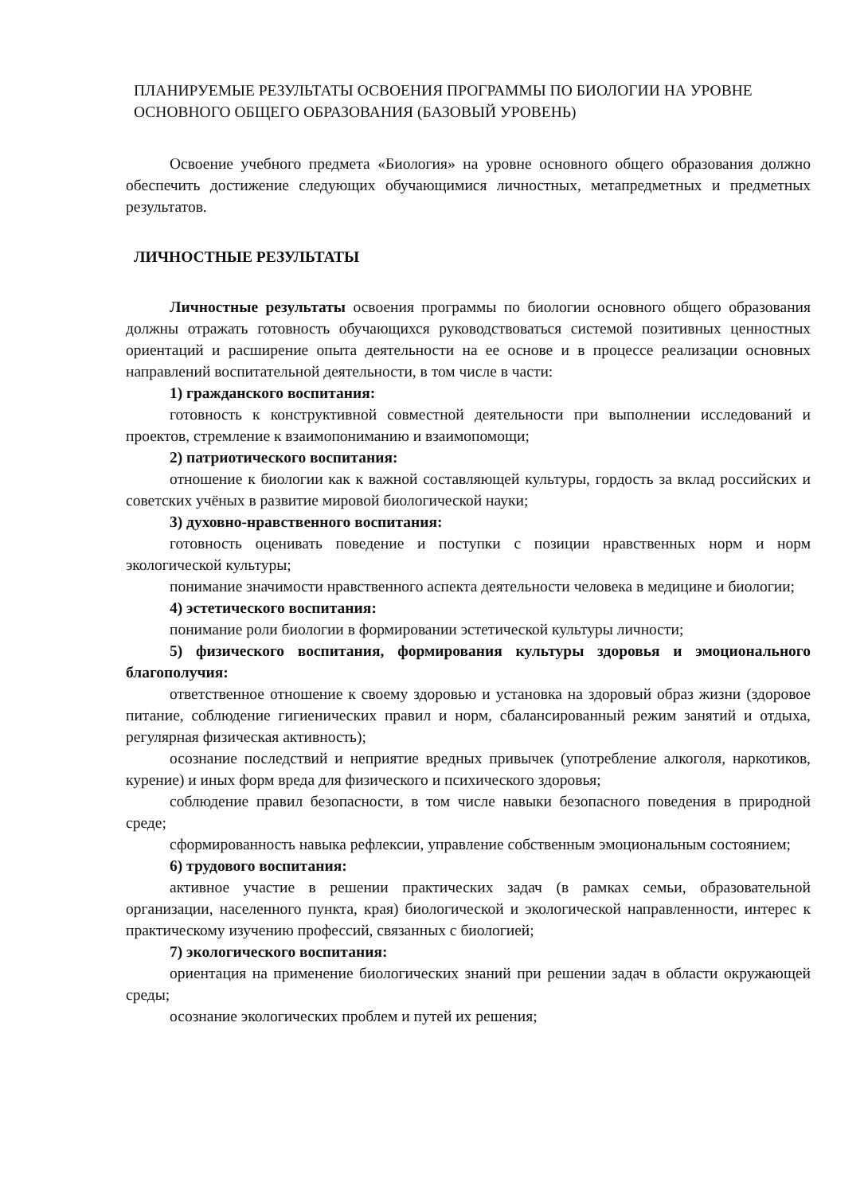ПЛАНИРУЕМЫЕ РЕЗУЛЬТАТЫ ОСВОЕНИЯ ПРОГРАММЫ ПО БИОЛОГИИ НА УРОВНЕ ОСНОВНОГО ОБЩЕГО ОБРАЗОВАНИЯ (БАЗОВЫЙ УРОВЕНЬ)
Освоение учебного предмета «Биология» на уровне основного общего образования должно обеспечить достижение следующих обучающимися личностных, метапредметных и предметных результатов.
ЛИЧНОСТНЫЕ РЕЗУЛЬТАТЫ
Личностные результаты освоения программы по биологии основного общего образования должны отражать готовность обучающихся руководствоваться системой позитивных ценностных ориентаций и расширение опыта деятельности на ее основе и в процессе реализации основных направлений воспитательной деятельности, в том числе в части:
1) гражданского воспитания:
готовность к конструктивной совместной деятельности при выполнении исследований и проектов, стремление к взаимопониманию и взаимопомощи;
2) патриотического воспитания:
отношение к биологии как к важной составляющей культуры, гордость за вклад российских и советских учёных в развитие мировой биологической науки;
3) духовно-нравственного воспитания:
готовность оценивать поведение и поступки с позиции нравственных норм и норм экологической культуры;
понимание значимости нравственного аспекта деятельности человека в медицине и биологии;
4) эстетического воспитания:
понимание роли биологии в формировании эстетической культуры личности;
5) физического воспитания, формирования культуры здоровья и эмоционального благополучия:
ответственное отношение к своему здоровью и установка на здоровый образ жизни (здоровое питание, соблюдение гигиенических правил и норм, сбалансированный режим занятий и отдыха, регулярная физическая активность);
осознание последствий и неприятие вредных привычек (употребление алкоголя, наркотиков, курение) и иных форм вреда для физического и психического здоровья;
соблюдение правил безопасности, в том числе навыки безопасного поведения в природной среде;
сформированность навыка рефлексии, управление собственным эмоциональным состоянием;
6) трудового воспитания:
активное участие в решении практических задач (в рамках семьи, образовательной организации, населенного пункта, края) биологической и экологической направленности, интерес к практическому изучению профессий, связанных с биологией;
7) экологического воспитания:
ориентация на применение биологических знаний при решении задач в области окружающей среды;
осознание экологических проблем и путей их решения;